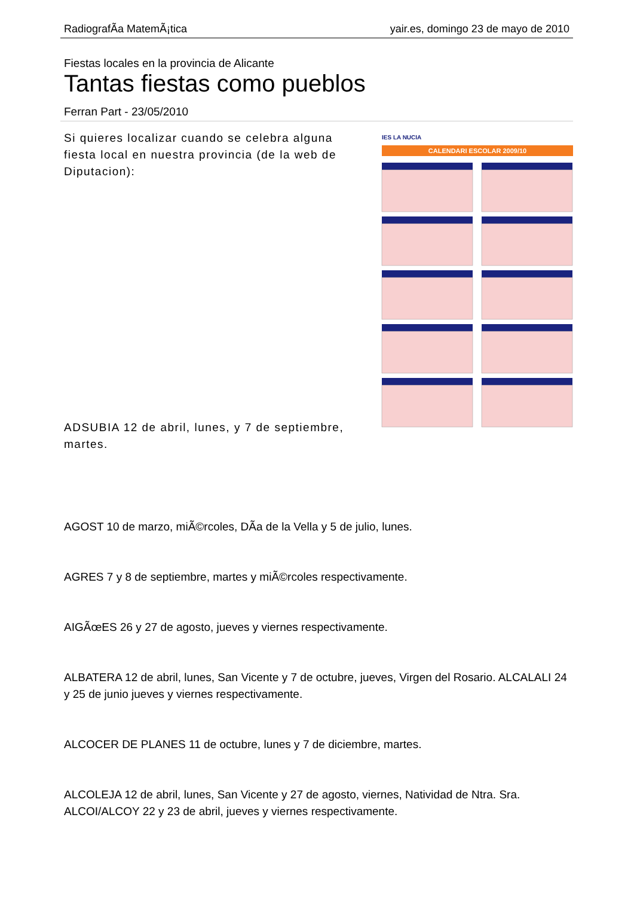RadiografÃ­a MatemÃ¡tica yair.es, domingo 23 de mayo de 2010
Fiestas locales en la provincia de Alicante
Tantas fiestas como pueblos
Ferran Part - 23/05/2010
IES LA NUCIA
CALENDARI ESCOLAR 2009/10
Si quieres localizar cuando se celebra alguna fiesta local en nuestra provincia (de la web de Diputacion):
ADSUBIA 12 de abril, lunes, y 7 de septiembre, martes.
AGOST 10 de marzo, miÃ©rcoles, DÃ­a de la Vella y 5 de julio, lunes.
AGRES 7 y 8 de septiembre, martes y miÃ©rcoles respectivamente.
AIGÃœES 26 y 27 de agosto, jueves y viernes respectivamente.
ALBATERA 12 de abril, lunes, San Vicente y 7 de octubre, jueves, Virgen del Rosario. ALCALALI 24 y 25 de junio jueves y viernes respectivamente.
ALCOCER DE PLANES 11 de octubre, lunes y 7 de diciembre, martes.
ALCOLEJA 12 de abril, lunes, San Vicente y 27 de agosto, viernes, Natividad de Ntra. Sra. ALCOI/ALCOY 22 y 23 de abril, jueves y viernes respectivamente.